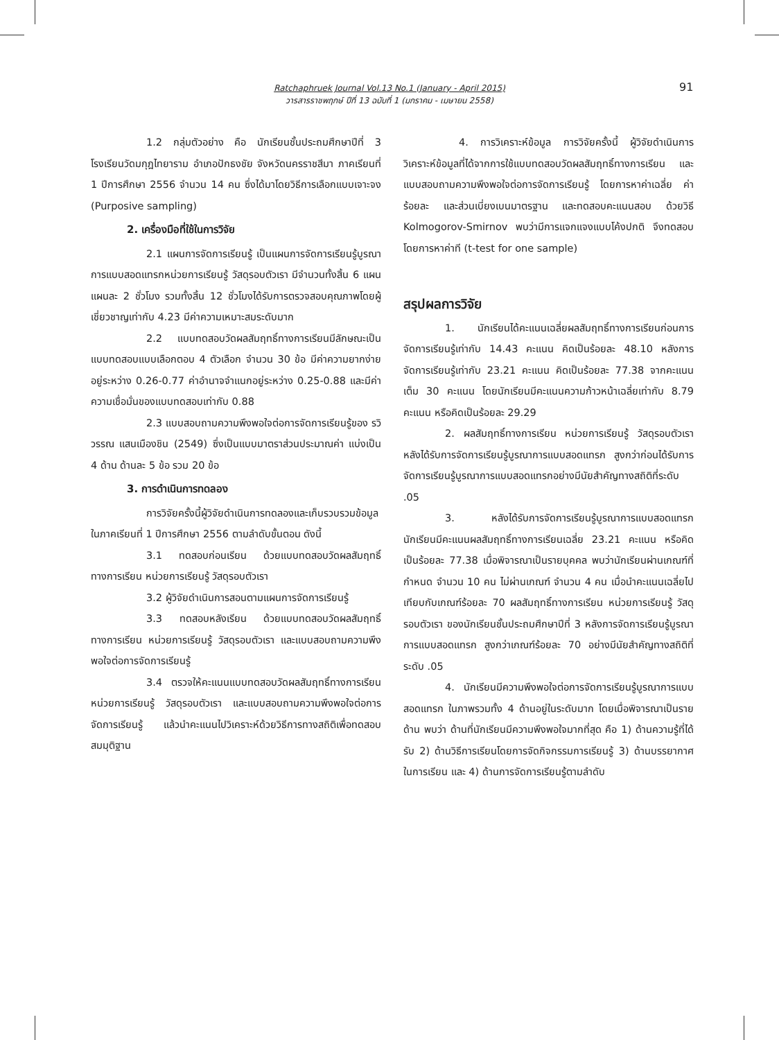Ratchaphruek Journal Vol.13 No.1 (January - April 2015)
วารสารราชพฤกษ์ ปีที่ 13 ฉบับที่ 1 (มกราคม - เมษายน 2558)
91
1.2 กลุ่มตัวอย่าง คือ นักเรียนชั้นประถมศึกษาปีที่ 3 โรงเรียนวัดมกุฎไทยาราม อำเภอปักธงชัย จังหวัดนครราชสีมา ภาคเรียนที่ 1 ปีการศึกษา 2556 จำนวน 14 คน ซึ่งได้มาโดยวิธีการเลือกแบบเจาะจง (Purposive sampling)
2. เครื่องมือที่ใช้ในการวิจัย
2.1 แผนการจัดการเรียนรู้ เป็นแผนการจัดการเรียนรู้บูรณาการแบบสอดแทรกหน่วยการเรียนรู้ วัสดุรอบตัวเรา มีจำนวนทั้งสิ้น 6 แผน แผนละ 2 ชั่วโมง รวมทั้งสิ้น 12 ชั่วโมงได้รับการตรวจสอบคุณภาพโดยผู้เชี่ยวชาญเท่ากับ 4.23 มีค่าความเหมาะสมระดับมาก
2.2 แบบทดสอบวัดผลสัมฤทธิ์ทางการเรียนมีลักษณะเป็นแบบทดสอบแบบเลือกตอบ 4 ตัวเลือก จำนวน 30 ข้อ มีค่าความยากง่ายอยู่ระหว่าง 0.26-0.77 ค่าอำนาจจำแนกอยู่ระหว่าง 0.25-0.88 และมีค่าความเชื่อมั่นของแบบทดสอบเท่ากับ 0.88
2.3 แบบสอบถามความพึงพอใจต่อการจัดการเรียนรู้ของ รวิวรรณ แสนเมืองชิน (2549) ซึ่งเป็นแบบมาตราส่วนประมาณค่า แบ่งเป็น 4 ด้าน ด้านละ 5 ข้อ รวม 20 ข้อ
3. การดำเนินการทดลอง
การวิจัยครั้งนี้ผู้วิจัยดำเนินการทดลองและเก็บรวบรวมข้อมูลในภาคเรียนที่ 1 ปีการศึกษา 2556 ตามลำดับขั้นตอน ดังนี้
3.1 ทดสอบก่อนเรียน ด้วยแบบทดสอบวัดผลสัมฤทธิ์ทางการเรียน หน่วยการเรียนรู้ วัสดุรอบตัวเรา
3.2 ผู้วิจัยดำเนินการสอนตามแผนการจัดการเรียนรู้
3.3 ทดสอบหลังเรียน ด้วยแบบทดสอบวัดผลสัมฤทธิ์ทางการเรียน หน่วยการเรียนรู้ วัสดุรอบตัวเรา และแบบสอบถามความพึงพอใจต่อการจัดการเรียนรู้
3.4 ตรวจให้คะแนนแบบทดสอบวัดผลสัมฤทธิ์ทางการเรียน หน่วยการเรียนรู้ วัสดุรอบตัวเรา และแบบสอบถามความพึงพอใจต่อการจัดการเรียนรู้ แล้วนำคะแนนไปวิเคราะห์ด้วยวิธีการทางสถิติเพื่อทดสอบสมมุติฐาน
4. การวิเคราะห์ข้อมูล การวิจัยครั้งนี้ ผู้วิจัยดำเนินการวิเคราะห์ข้อมูลที่ได้จากการใช้แบบทดสอบวัดผลสัมฤทธิ์ทางการเรียน และแบบสอบถามความพึงพอใจต่อการจัดการเรียนรู้ โดยการหาค่าเฉลี่ย ค่าร้อยละ และส่วนเบี่ยงเบนมาตรฐาน และทดสอบคะแนนสอบ ด้วยวิธี Kolmogorov-Smirnov พบว่ามีการแจกแจงแบบโค้งปกติ จึงทดสอบโดยการหาค่าที (t-test for one sample)
สรุปผลการวิจัย
1. นักเรียนได้คะแนนเฉลี่ยผลสัมฤทธิ์ทางการเรียนก่อนการจัดการเรียนรู้เท่ากับ 14.43 คะแนน คิดเป็นร้อยละ 48.10 หลังการจัดการเรียนรู้เท่ากับ 23.21 คะแนน คิดเป็นร้อยละ 77.38 จากคะแนนเต็ม 30 คะแนน โดยนักเรียนมีคะแนนความก้าวหน้าเฉลี่ยเท่ากับ 8.79 คะแนน หรือคิดเป็นร้อยละ 29.29
2. ผลสัมฤทธิ์ทางการเรียน หน่วยการเรียนรู้ วัสดุรอบตัวเรา หลังได้รับการจัดการเรียนรู้บูรณาการแบบสอดแทรก สูงกว่าก่อนได้รับการจัดการเรียนรู้บูรณาการแบบสอดแทรกอย่างมีนัยสำคัญทางสถิติที่ระดับ .05
3. หลังได้รับการจัดการเรียนรู้บูรณาการแบบสอดแทรก นักเรียนมีคะแนนผลสัมฤทธิ์ทางการเรียนเฉลี่ย 23.21 คะแนน หรือคิดเป็นร้อยละ 77.38 เมื่อพิจารณาเป็นรายบุคคล พบว่านักเรียนผ่านเกณฑ์ที่กำหนด จำนวน 10 คน ไม่ผ่านเกณฑ์ จำนวน 4 คน เมื่อนำคะแนนเฉลี่ยไปเทียบกับเกณฑ์ร้อยละ 70 ผลสัมฤทธิ์ทางการเรียน หน่วยการเรียนรู้ วัสดุรอบตัวเรา ของนักเรียนชั้นประถมศึกษาปีที่ 3 หลังการจัดการเรียนรู้บูรณาการแบบสอดแทรก สูงกว่าเกณฑ์ร้อยละ 70 อย่างมีนัยสำคัญทางสถิติที่ระดับ .05
4. นักเรียนมีความพึงพอใจต่อการจัดการเรียนรู้บูรณาการแบบสอดแทรก ในภาพรวมทั้ง 4 ด้านอยู่ในระดับมาก โดยเมื่อพิจารณาเป็นรายด้าน พบว่า ด้านที่นักเรียนมีความพึงพอใจมากที่สุด คือ 1) ด้านความรู้ที่ได้รับ 2) ด้านวิธีการเรียนโดยการจัดกิจกรรมการเรียนรู้ 3) ด้านบรรยากาศในการเรียน และ 4) ด้านการจัดการเรียนรู้ตามลำดับ